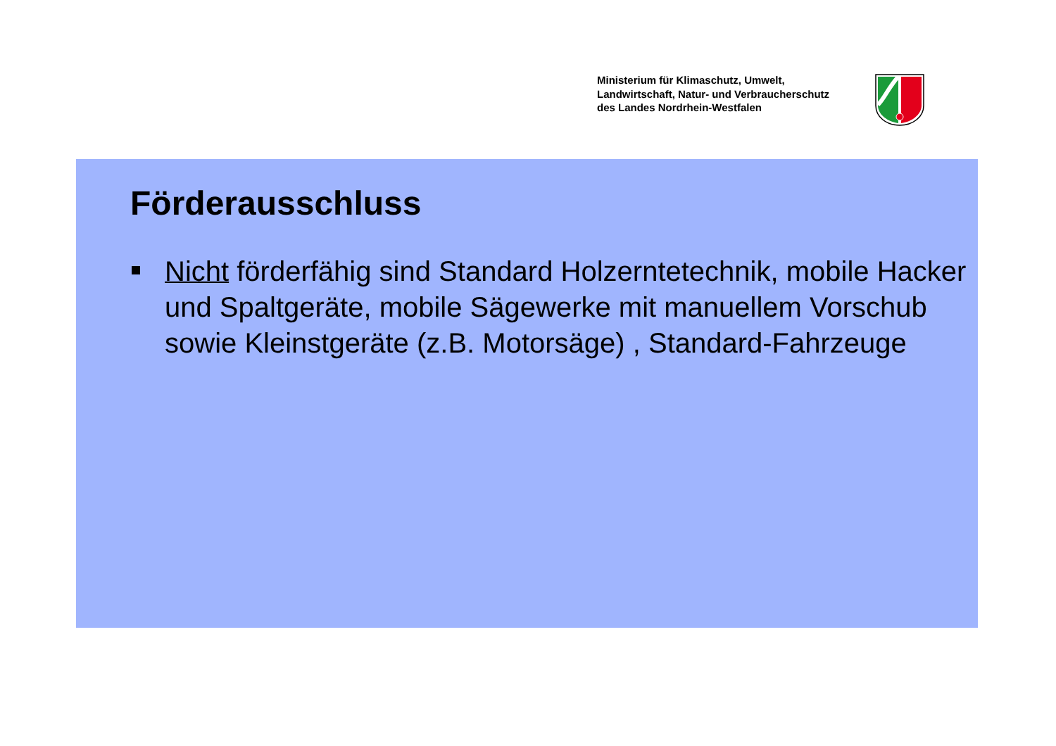Ministerium für Klimaschutz, Umwelt,
Landwirtschaft, Natur- und Verbraucherschutz
des Landes Nordrhein-Westfalen
Förderausschluss
Nicht förderfähig sind Standard Holzerntetechnik, mobile Hacker und Spaltgeräte, mobile Sägewerke mit manuellem Vorschub sowie Kleinstgeräte (z.B. Motorsäge) , Standard-Fahrzeuge